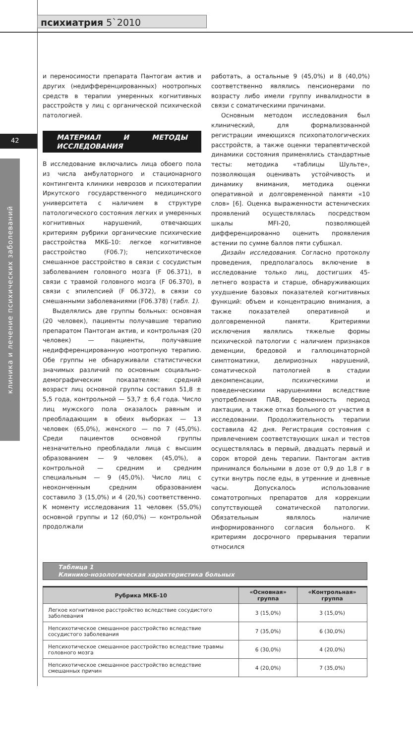психиатрия 5`2010
42
клиника и лечение психических заболеваний
и переносимости препарата Пантогам актив и других (недифференцированных) ноотропных средств в терапии умеренных когнитивных расстройств у лиц с органической психической патологией.
МАТЕРИАЛ И МЕТОДЫ ИССЛЕДОВАНИЯ
В исследование включались лица обоего пола из числа амбулаторного и стационарного контингента клиники неврозов и психотерапии Иркутского государственного медицинского университета с наличием в структуре патологического состояния легких и умеренных когнитивных нарушений, отвечающих критериям рубрики органические психические расстройства МКБ-10: легкое когнитивное расстройство (F06.7); непсихотическое смешанное расстройство в связи с сосудистым заболеванием головного мозга (F 06.371), в связи с травмой головного мозга (F 06.370), в связи с эпилепсией (F 06.372), в связи со смешанными заболеваниями (F06.378) (табл. 1).
Выделялись две группы больных: основная (20 человек), пациенты получавшие терапию препаратом Пантогам актив, и контрольная (20 человек) — пациенты, получавшие недифференцированную ноотропную терапию. Обе группы не обнаруживали статистически значимых различий по основным социально-демографическим показателям: средний возраст лиц основной группы составил 51,8 ± 5,5 года, контрольной — 53,7 ± 6,4 года. Число лиц мужского пола оказалось равным и преобладающим в обеих выборках — 13 человек (65,0%), женского — по 7 (45,0%). Среди пациентов основной группы незначительно преобладали лица с высшим образованием — 9 человек (45,0%), а контрольной — средним и средним специальным — 9 (45,0%). Число лиц с неоконченным средним образованием составило 3 (15,0%) и 4 (20,%) соответственно. К моменту исследования 11 человек (55,0%) основной группы и 12 (60,0%) — контрольной продолжали
работать, а остальные 9 (45,0%) и 8 (40,0%) соответственно являлись пенсионерами по возрасту либо имели группу инвалидности в связи с соматическими причинами.
Основным методом исследования был клинический, для формализованной регистрации имеющихся психопатологических расстройств, а также оценки терапевтической динамики состояния применялись стандартные тесты: методика «таблицы Шульте», позволяющая оценивать устойчивость и динамику внимания, методика оценки оперативной и долговременной памяти «10 слов» [6]. Оценка выраженности астенических проявлений осуществлялась посредством шкалы MFI-20, позволяющей дифференцированно оценить проявления астении по сумме баллов пяти субшкал.
Дизайн исследования. Согласно протоколу проведения, предполагалось включение в исследование только лиц, достигших 45-летнего возраста и старше, обнаруживающих ухудшение базовых показателей когнитивных функций: объем и концентрацию внимания, а также показателей оперативной и долговременной памяти. Критериями исключения являлись тяжелые формы психической патологии с наличием признаков деменции, бредовой и галлюцинаторной симптоматики, делириозных нарушений, соматической патологией в стадии декомпенсации, психическими и поведенческими нарушениями вследствие употребления ПАВ, беременность период лактации, а также отказ больного от участия в исследовании. Продолжительность терапии составила 42 дня. Регистрация состояния с привлечением соответствующих шкал и тестов осуществлялась в первый, двадцать первый и сорок второй день терапии. Пантогам актив принимался больными в дозе от 0,9 до 1,8 г в сутки внутрь после еды, в утренние и дневные часы. Допускалось использование соматотропных препаратов для коррекции сопутствующей соматической патологии. Обязательным являлось наличие информированного согласия больного. К критериям досрочного прерывания терапии относился
Таблица 1
Клинико-нозологическая характеристика больных
| Рубрика МКБ-10 | «Основная» группа | «Контрольная» группа |
| --- | --- | --- |
| Легкое когнитивное расстройство вследствие сосудистого заболевания | 3 (15,0%) | 3 (15,0%) |
| Непсихотическое смешанное расстройство вследствие сосудистого заболевания | 7 (35,0%) | 6 (30,0%) |
| Непсихотическое смешанное расстройство вследствие травмы головного мозга | 6 (30,0%) | 4 (20,0%) |
| Непсихотическое смешанное расстройство вследствие смешанных причин | 4 (20,0%) | 7 (35,0%) |